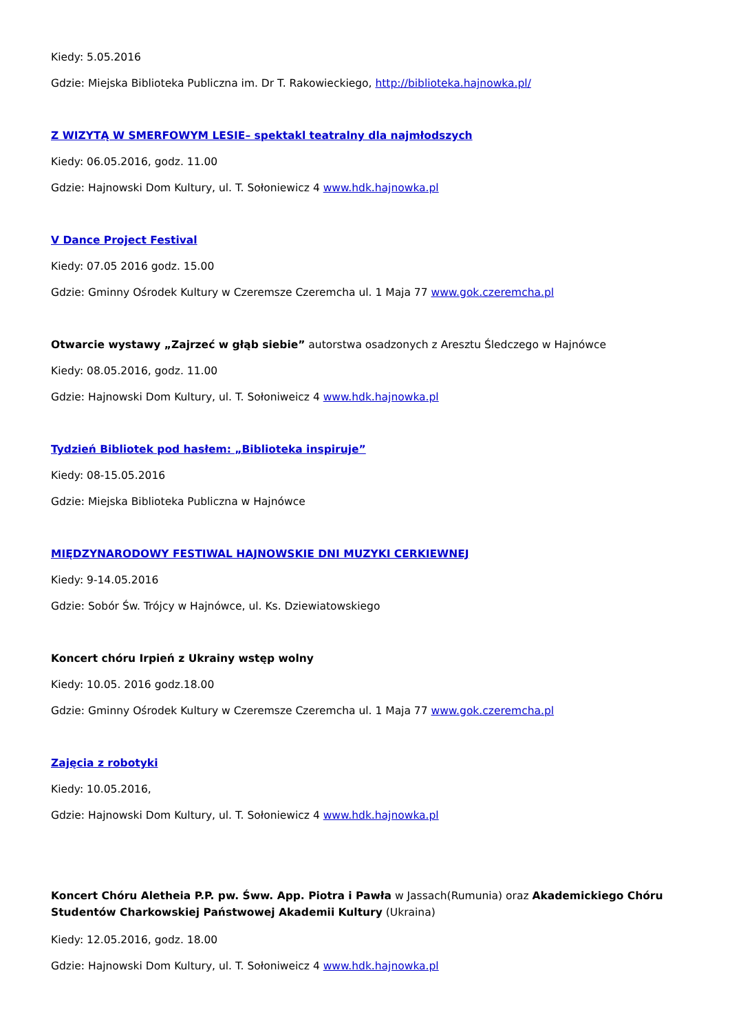Kiedy: 5.05.2016
Gdzie: Miejska Biblioteka Publiczna im. Dr T. Rakowieckiego, http://biblioteka.hajnowka.pl/
Z WIZYTĄ W SMERFOWYM LESIE– spektakl teatralny dla najmłodszych
Kiedy: 06.05.2016, godz. 11.00
Gdzie: Hajnowski Dom Kultury, ul. T. Sołoniewicz 4 www.hdk.hajnowka.pl
V Dance Project Festival
Kiedy: 07.05 2016 godz. 15.00
Gdzie: Gminny Ośrodek Kultury w Czeremsze Czeremcha ul. 1 Maja 77 www.gok.czeremcha.pl
Otwarcie wystawy „Zajrzeć w głąb siebie” autorstwa osadzonych z Aresztu Śledczego w Hajnówce
Kiedy: 08.05.2016, godz. 11.00
Gdzie: Hajnowski Dom Kultury, ul. T. Sołoniweicz 4 www.hdk.hajnowka.pl
Tydzień Bibliotek pod hasłem: „Biblioteka inspiruje”
Kiedy: 08-15.05.2016
Gdzie: Miejska Biblioteka Publiczna w Hajnówce
MIĘDZYNARODOWY FESTIWAL HAJNOWSKIE DNI MUZYKI CERKIEWNEJ
Kiedy: 9-14.05.2016
Gdzie: Sobór Św. Trójcy w Hajnówce, ul. Ks. Dziewiatowskiego
Koncert chóru Irpień z Ukrainy wstęp wolny
Kiedy: 10.05. 2016 godz.18.00
Gdzie: Gminny Ośrodek Kultury w Czeremsze Czeremcha ul. 1 Maja 77 www.gok.czeremcha.pl
Zajęcia z robotyki
Kiedy: 10.05.2016,
Gdzie: Hajnowski Dom Kultury, ul. T. Sołoniewicz 4 www.hdk.hajnowka.pl
Koncert Chóru Aletheia P.P. pw. Śww. App. Piotra i Pawła w Jassach(Rumunia) oraz Akademickiego Chóru Studentów Charkowskiej Państwowej Akademii Kultury (Ukraina)
Kiedy: 12.05.2016, godz. 18.00
Gdzie: Hajnowski Dom Kultury, ul. T. Sołoniweicz 4 www.hdk.hajnowka.pl